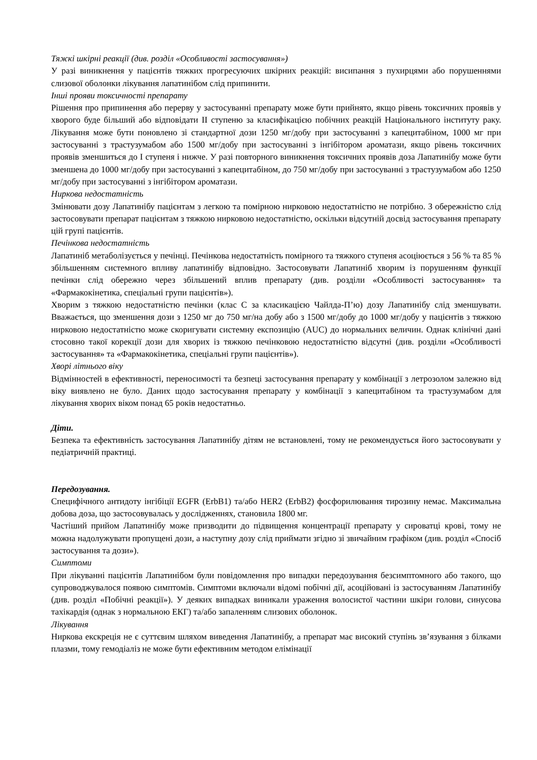Тяжкі шкірні реакції (див. розділ «Особливості застосування»)
У разі виникнення у пацієнтів тяжких прогресуючих шкірних реакцій: висипання з пухирцями або порушеннями слизової оболонки лікування лапатинібом слід припинити.
Інші прояви токсичності препарату
Рішення про припинення або перерву у застосуванні препарату може бути прийнято, якщо рівень токсичних проявів у хворого буде більший або відповідати II ступеню за класифікацією побічних реакцій Національного інституту раку. Лікування може бути поновлено зі стандартної дози 1250 мг/добу при застосуванні з капецитабіном, 1000 мг при застосуванні з трастузумабом або 1500 мг/добу при застосуванні з інгібітором ароматази, якщо рівень токсичних проявів зменшиться до I ступеня і нижче. У разі повторного виникнення токсичних проявів доза Лапатинібу може бути зменшена до 1000 мг/добу при застосуванні з капецитабіном, до 750 мг/добу при застосуванні з трастузумабом або 1250 мг/добу при застосуванні з інгібітором ароматази.
Ниркова недостатність
Змінювати дозу Лапатинібу пацієнтам з легкою та помірною нирковою недостатністю не потрібно. З обережністю слід застосовувати препарат пацієнтам з тяжкою нирковою недостатністю, оскільки відсутній досвід застосування препарату цій групі пацієнтів.
Печінкова недостатність
Лапатиніб метаболізується у печінці. Печінкова недостатність помірного та тяжкого ступеня асоціюється з 56 % та 85 % збільшенням системного впливу лапатинібу відповідно. Застосовувати Лапатиніб хворим із порушенням функції печінки слід обережно через збільшений вплив препарату (див. розділи «Особливості застосування» та «Фармакокінетика, спеціальні групи пацієнтів»).
Хворим з тяжкою недостатністю печінки (клас С за класикацією Чайлда-П’ю) дозу Лапатинібу слід зменшувати. Вважається, що зменшення дози з 1250 мг до 750 мг/на добу або з 1500 мг/добу до 1000 мг/добу у пацієнтів з тяжкою нирковою недостатністю може скоригувати системну експозицію (AUC) до нормальних величин. Однак клінічні дані стосовно такої корекції дози для хворих із тяжкою печінковою недостатністю відсутні (див. розділи «Особливості застосування» та «Фармакокінетика, спеціальні групи пацієнтів»).
Хворі літнього віку
Відмінностей в ефективності, переносимості та безпеці застосування препарату у комбінації з летрозолом залежно від віку виявлено не було. Даних щодо застосування препарату у комбінації з капецитабіном та трастузумабом для лікування хворих віком понад 65 років недостатньо.
Діти.
Безпека та ефективність застосування Лапатинібу дітям не встановлені, тому не рекомендується його застосовувати у педіатричній практиці.
Передозування.
Специфічного антидоту інгібіції EGFR (ErbB1) та/або HER2 (ErbB2) фосфорилювання тирозину немає. Максимальна добова доза, що застосовувалась у дослідженнях, становила 1800 мг.
Частіший прийом Лапатинібу може призводити до підвищення концентрації препарату у сироватці крові, тому не можна надолужувати пропущені дози, а наступну дозу слід приймати згідно зі звичайним графіком (див. розділ «Спосіб застосування та дози»).
Симптоми
При лікуванні пацієнтів Лапатинібом були повідомлення про випадки передозування безсимптомного або такого, що супроводжувалося появою симптомів. Симптоми включали відомі побічні дії, асоційовані із застосуванням Лапатинібу (див. розділ «Побічні реакції»). У деяких випадках виникали ураження волосистої частини шкіри голови, синусова тахікардія (однак з нормальною ЕКГ) та/або запаленням слизових оболонок.
Лікування
Ниркова екскреція не є суттєвим шляхом виведення Лапатинібу, а препарат має високий ступінь зв’язування з білками плазми, тому гемодіаліз не може бути ефективним методом елімінації